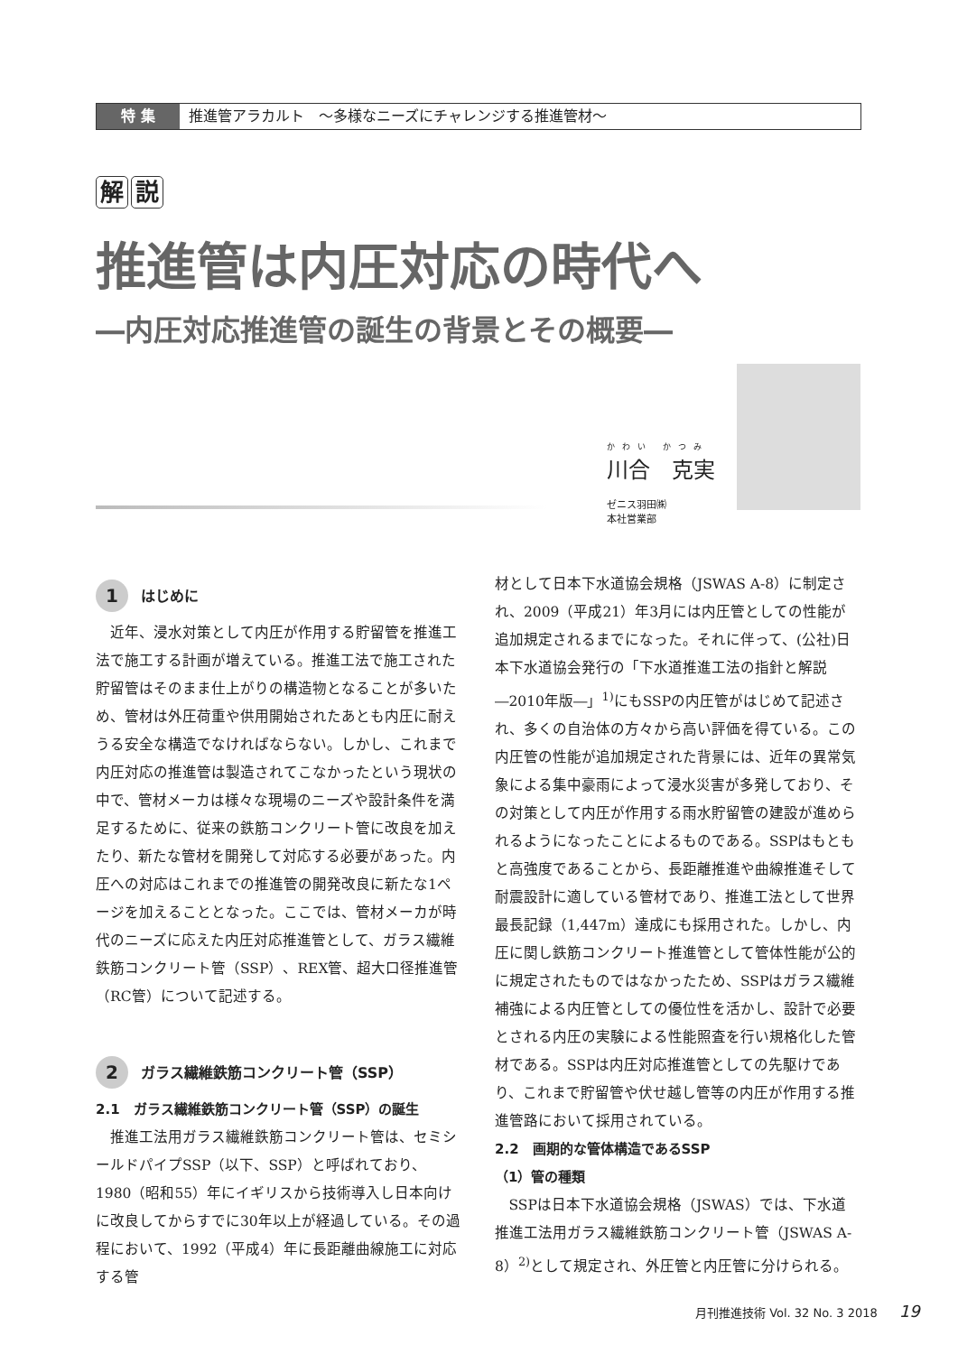特 集 推進管アラカルト　～多様なニーズにチャレンジする推進管材～
解 説
推進管は内圧対応の時代へ
―内圧対応推進管の誕生の背景とその概要―
かわい かつみ
川合　克実
ゼニス羽田㈱
本社営業部
1 はじめに
近年、浸水対策として内圧が作用する貯留管を推進工法で施工する計画が増えている。推進工法で施工された貯留管はそのまま仕上がりの構造物となることが多いため、管材は外圧荷重や供用開始されたあとも内圧に耐えうる安全な構造でなければならない。しかし、これまで内圧対応の推進管は製造されてこなかったという現状の中で、管材メーカは様々な現場のニーズや設計条件を満足するために、従来の鉄筋コンクリート管に改良を加えたり、新たな管材を開発して対応する必要があった。内圧への対応はこれまでの推進管の開発改良に新たな1ページを加えることとなった。ここでは、管材メーカが時代のニーズに応えた内圧対応推進管として、ガラス繊維鉄筋コンクリート管（SSP）、REX管、超大口径推進管（RC管）について記述する。
2 ガラス繊維鉄筋コンクリート管（SSP）
2.1　ガラス繊維鉄筋コンクリート管（SSP）の誕生
推進工法用ガラス繊維鉄筋コンクリート管は、セミシールドパイプSSP（以下、SSP）と呼ばれており、1980（昭和55）年にイギリスから技術導入し日本向けに改良してからすでに30年以上が経過している。その過程において、1992（平成4）年に長距離曲線施工に対応する管
材として日本下水道協会規格（JSWAS A-8）に制定され、2009（平成21）年3月には内圧管としての性能が追加規定されるまでになった。それに伴って、(公社)日本下水道協会発行の「下水道推進工法の指針と解説 ―2010年版―」<sup>1)</sup>にもSSPの内圧管がはじめて記述され、多くの自治体の方々から高い評価を得ている。この内圧管の性能が追加規定された背景には、近年の異常気象による集中豪雨によって浸水災害が多発しており、その対策として内圧が作用する雨水貯留管の建設が進められるようになったことによるものである。SSPはもともと高強度であることから、長距離推進や曲線推進そして耐震設計に適している管材であり、推進工法として世界最長記録（1,447m）達成にも採用された。しかし、内圧に関し鉄筋コンクリート推進管として管体性能が公的に規定されたものではなかったため、SSPはガラス繊維補強による内圧管としての優位性を活かし、設計で必要とされる内圧の実験による性能照査を行い規格化した管材である。SSPは内圧対応推進管としての先駆けであり、これまで貯留管や伏せ越し管等の内圧が作用する推進管路において採用されている。
2.2　画期的な管体構造であるSSP
（1）管の種類
SSPは日本下水道協会規格（JSWAS）では、下水道推進工法用ガラス繊維鉄筋コンクリート管（JSWAS A-8）<sup>2)</sup>として規定され、外圧管と内圧管に分けられる。
月刊推進技術 Vol. 32 No. 3 2018 19